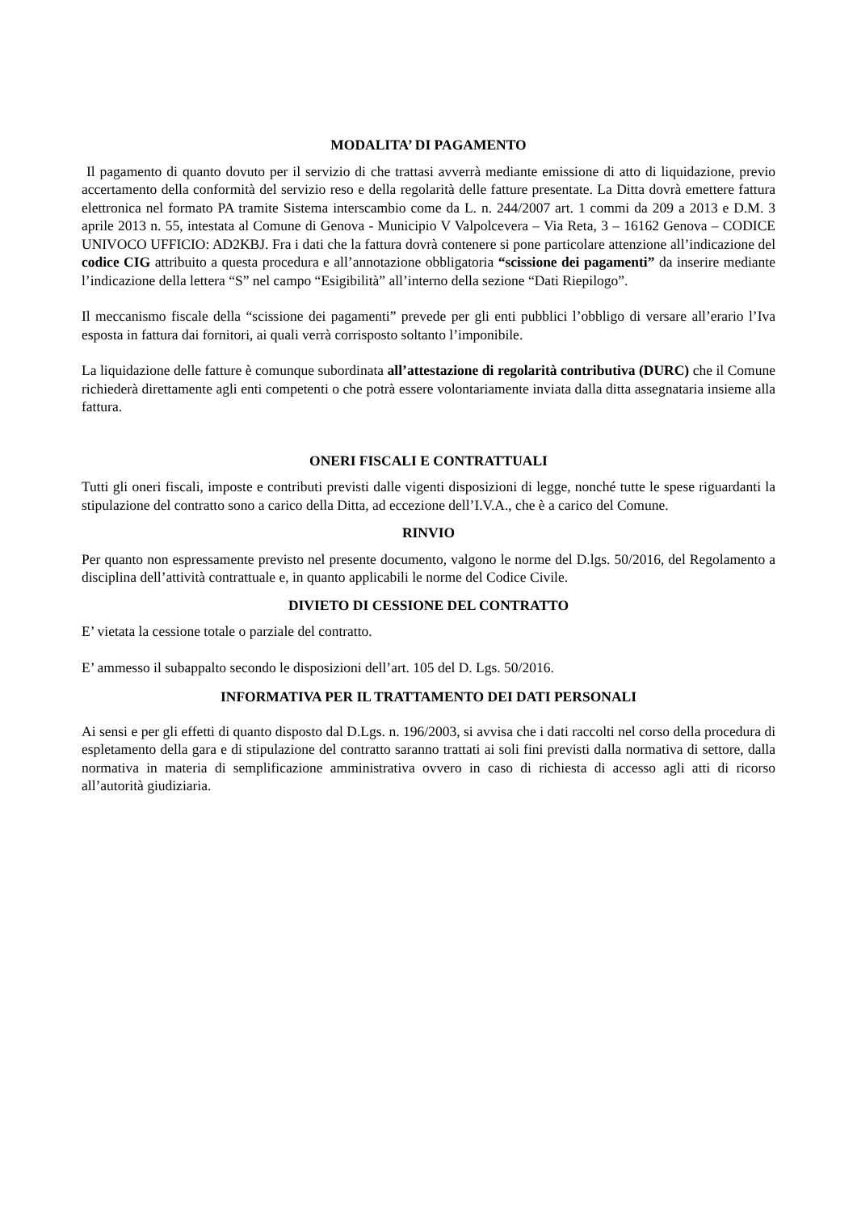MODALITA’ DI PAGAMENTO
Il pagamento di quanto dovuto per il servizio di che trattasi avverrà mediante emissione di atto di liquidazione, previo accertamento della conformità del servizio reso e della regolarità delle fatture presentate. La Ditta dovrà emettere fattura elettronica nel formato PA tramite Sistema interscambio come da L. n. 244/2007 art. 1 commi da 209 a 2013 e D.M. 3 aprile 2013 n. 55, intestata al Comune di Genova - Municipio V Valpolcevera – Via Reta, 3 – 16162 Genova – CODICE UNIVOCO UFFICIO: AD2KBJ. Fra i dati che la fattura dovrà contenere si pone particolare attenzione all’indicazione del codice CIG attribuito a questa procedura e all’annotazione obbligatoria “scissione dei pagamenti” da inserire mediante l’indicazione della lettera “S” nel campo “Esigibilità” all’interno della sezione “Dati Riepilogo”.
Il meccanismo fiscale della “scissione dei pagamenti” prevede per gli enti pubblici l’obbligo di versare all’erario l’Iva esposta in fattura dai fornitori, ai quali verrà corrisposto soltanto l’imponibile.
La liquidazione delle fatture è comunque subordinata all’attestazione di regolarità contributiva (DURC) che il Comune richiederà direttamente agli enti competenti o che potrà essere volontariamente inviata dalla ditta assegnataria insieme alla fattura.
ONERI FISCALI E CONTRATTUALI
Tutti gli oneri fiscali, imposte e contributi previsti dalle vigenti disposizioni di legge, nonché tutte le spese riguardanti la stipulazione del contratto sono a carico della Ditta, ad eccezione dell’I.V.A., che è a carico del Comune.
RINVIO
Per quanto non espressamente previsto nel presente documento, valgono le norme del D.lgs. 50/2016, del Regolamento a disciplina dell’attività contrattuale e, in quanto applicabili le norme del Codice Civile.
DIVIETO DI CESSIONE DEL CONTRATTO
E’ vietata la cessione totale o parziale del contratto.
E’ ammesso il subappalto secondo le disposizioni dell’art. 105 del D. Lgs. 50/2016.
INFORMATIVA PER IL TRATTAMENTO DEI DATI PERSONALI
Ai sensi e per gli effetti di quanto disposto dal D.Lgs. n. 196/2003, si avvisa che i dati raccolti nel corso della procedura di espletamento della gara e di stipulazione del contratto saranno trattati ai soli fini previsti dalla normativa di settore, dalla normativa in materia di semplificazione amministrativa ovvero in caso di richiesta di accesso agli atti di ricorso all’autorità giudiziaria.